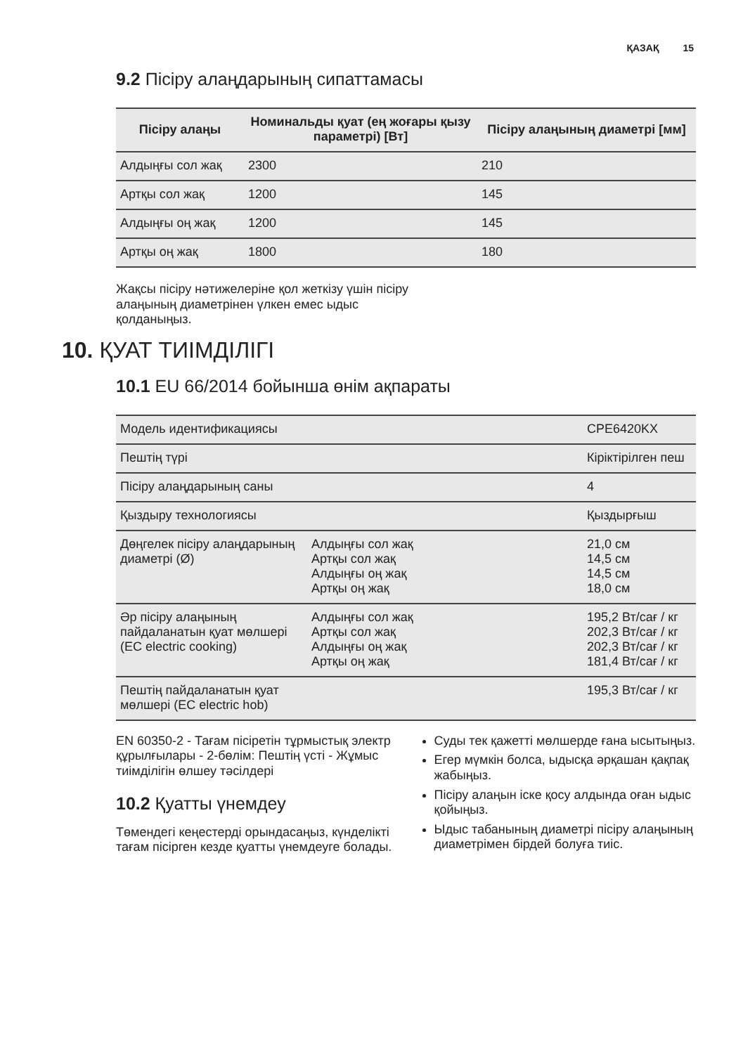ҚАЗАҚ 15
9.2 Пісіру алаңдарының сипаттамасы
| Пісіру алаңы | Номинальды қуат (ең жоғары қызу параметрі) [Вт] | Пісіру алаңының диаметрі [мм] |
| --- | --- | --- |
| Алдыңғы сол жақ | 2300 | 210 |
| Артқы сол жақ | 1200 | 145 |
| Алдыңғы оң жақ | 1200 | 145 |
| Артқы оң жақ | 1800 | 180 |
Жақсы пісіру нәтижелеріне қол жеткізу үшін пісіру алаңының диаметрінен үлкен емес ыдыс қолданыңыз.
10. ҚУАТ ТИІМДІЛІГІ
10.1 EU 66/2014 бойынша өнім ақпараты
| Модель идентификациясы | | CPE6420KX |
| Пештің түрі | | Кіріктірілген пеш |
| Пісіру алаңдарының саны | | 4 |
| Қыздыру технологиясы | | Қыздырғыш |
| Дөңгелек пісіру алаңдарының диаметрі (Ø) | Алдыңғы сол жақ Артқы сол жақ Алдыңғы оң жақ Артқы оң жақ | 21,0 см 14,5 см 14,5 см 18,0 см |
| Әр пісіру алаңының пайдаланатын қуат мөлшері (EC electric cooking) | Алдыңғы сол жақ Артқы сол жақ Алдыңғы оң жақ Артқы оң жақ | 195,2 Вт/сағ / кг 202,3 Вт/сағ / кг 202,3 Вт/сағ / кг 181,4 Вт/сағ / кг |
| Пештің пайдаланатын қуат мөлшері (EC electric hob) | | 195,3 Вт/сағ / кг |
EN 60350-2 - Тағам пісіретін тұрмыстық электр құрылғылары - 2-бөлім: Пештің үсті - Жұмыс тиімділігін өлшеу тәсілдері
10.2 Қуатты үнемдеу
Төмендегі кеңестерді орындасаңыз, күнделікті тағам пісірген кезде қуатты үнемдеуге болады.
Суды тек қажетті мөлшерде ғана ысытыңыз.
Егер мүмкін болса, ыдысқа әрқашан қақпақ жабыңыз.
Пісіру алаңын іске қосу алдында оған ыдыс қойыңыз.
Ыдыс табанының диаметрі пісіру алаңының диаметрімен бірдей болуға тиіс.